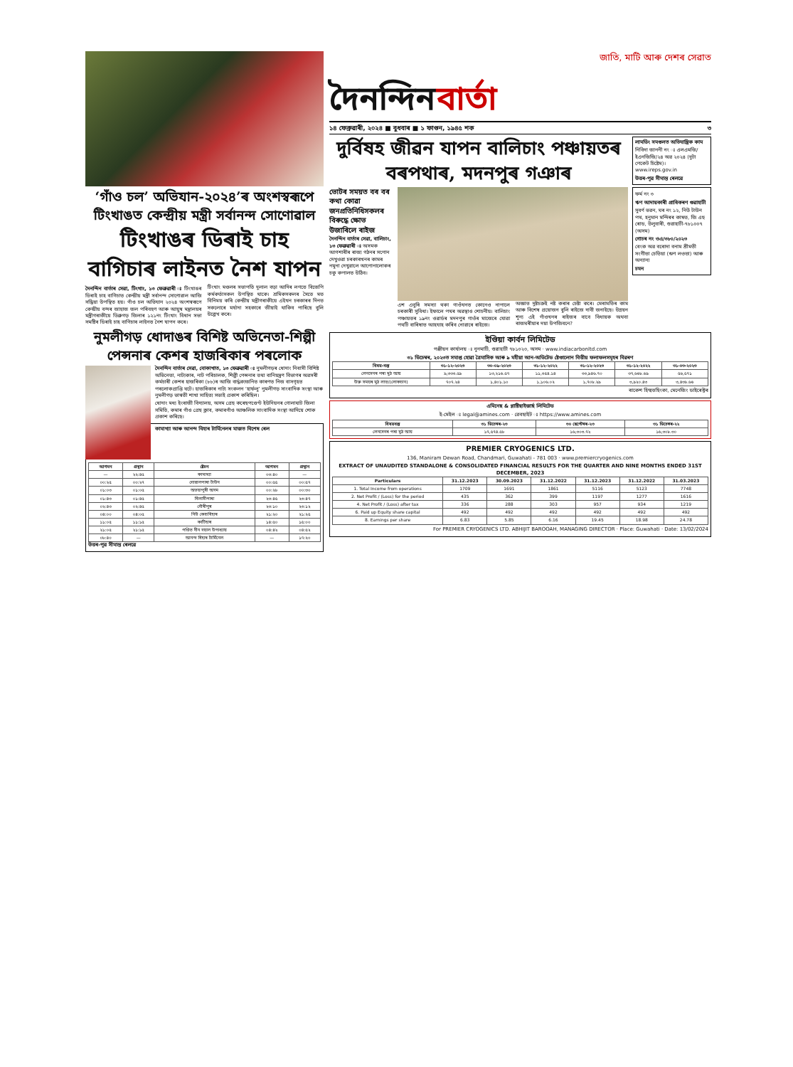‘গাঁও চল’ অভিযান-২০২৪’ৰ অংশস্বৰূপে টিংখাঙত কেন্দ্ৰীয় মন্ত্ৰী সৰ্বানন্দ সোণোৱাল
টিংখাঙৰ ডিৰাই চাহ বাগিচাৰ লাইনত নৈশ যাপন
দৈনন্দিন বাৰ্তাৰ সেৱা, টিংখাং, ১৩ ফেব্ৰুৱাৰী ঃ টিংখাঙৰ ডিৰাই চাহ বাগিচাত কেন্দ্ৰীয় মন্ত্ৰী সৰ্বানন্দ সোণোৱাল আজি সন্ধিয়া উপস্থিত হয়। গাঁও চল অভিযান ২০২৪ অংশস্বৰূপে কেন্দ্ৰীয় বন্দৰ জাহাজ জল পৰিবহণ আৰু আয়ুষ মন্ত্ৰালয়ৰ মন্ত্ৰীগৰাকীয়ে ডিব্ৰুগড় জিলাৰ ১২১নং টিংখাং বিধান সভা সমষ্টিৰ ডিৰাই চাহ বাগিচাৰ লাইনত নৈশ যাপন কৰে।
টিংখাং মণ্ডলৰ সভাপতি দুলাল বড়া আদিৰ লগতে বিজেপি কৰ্মকৰ্তাসকল উপস্থিত থাকে। শ্ৰমিকসকলৰ সৈতে মত বিনিময় কৰি কেন্দ্ৰীয় মন্ত্ৰীগৰাকীয়ে এইখন চৰকাৰৰ দিনত সকলোৰে মৰ্যাদা সহকাৰে জীয়াই থাকিব পাৰিছে বুলি উল্লেখ কৰে।
নুমলীগড় ধোদাঙৰ বিশিষ্ট অভিনেতা-শিল্পী পেন্সনাৰ কেশৰ হাজৰিকাৰ পৰলোক
দৈনন্দিন বাৰ্তাৰ সেৱা, বোকাখাত, ১৩ ফেব্ৰুৱাৰী ঃ নুমলীগড়ৰ ধোদাং নিবাসী বিশিষ্ট অভিনেতা, নাট্যকাৰ, নাট পৰিচালক, শিল্পী পেন্সনাৰ তথা বানিয়ন্ত্ৰণ বিভাগৰ অৱসৰী কৰ্মচাৰী কেশৰ হাজৰিকা (৮৮)ৰ আজি বাৰ্দ্ধক্যজনিত কাৰণত নিজ বাসগৃহত পৰলোকপ্ৰাপ্তি ঘটে। হাজৰিকাৰ নাট্য সংকলন ‘হাৰ্ফলু’ নুমলীগড় সাংবাদিক সংস্থা আৰু নুমলীগড় ভাস্বতী শাখা সাহিত্য সভাই প্ৰকাশ কৰিছিল।
ধোদাং মধ্য ইংৰাজী বিদ্যালয়, অসম প্ৰেছ কৰেছপণ্ডেণ্ট ইউনিয়নৰ গোলাঘাট জিলা সমিতি, কমাৰ গাঁও প্ৰেছ ক্লাব, কমাৰগাঁও আঞ্চলিক সাংবাদিক সংস্থা আদিয়ে শোক প্ৰকাশ কৰিছে।
কামাখ্যা আৰু আনন্দ বিহাৰ টাৰ্মিনেলৰ মাজত বিশেষ ৰেল
| আগমন | প্ৰস্থান | ষ্টেচন | আগমন | প্ৰস্থান |
| --- | --- | --- | --- | --- |
| — | ২২:৪৫ | কামাখ্যা | ০৩:৪০ | — |
| ০০:২৫ | ০০:২৭ | গোৱালপাৰা টাউন | ০০:৫৫ | ০০:৫৭ |
| ০১:০৩ | ০১:০৫ | অভয়াপুৰী অসম | ০০:২৮ | ০০:৩০ |
| ০১:৪৩ | ০১:৪৫ | বিলাসীপাৰা | ২৩:৪৫ | ২৩:৪৭ |
| ০২:৪৩ | ০২:৪৫ | গৌৰীপুৰ | ২৩:১০ | ২৩:১২ |
| ০৪:০০ | ০৪:০৫ | নিউ কোচবিহাৰ | ২১:২০ | ২১:২৫ |
| ১১:০৫ | ১১:১৫ | কাটিহাৰ | ১৪:৫০ | ১৫:০০ |
| ২১:০৫ | ২১:১৫ | পণ্ডিত দীন দয়াল উপাধ্যায় | ০৪:৪২ | ০৪:৫২ |
| ০৮:৪০ | — | আনন্দ বিহাৰ টাৰ্মিনেল | — | ১৭:২০ |
উত্তৰ-পূৱ সীমান্ত ৰেলৱে
জাতি, মাটি আৰু দেশৰ সেৱাত
দৈনন্দিন বাৰ্তা
১৪ ফেব্ৰুৱাৰী, ২০২৪ ■ বুধবাৰ ■ ১ ফাগুন, ১৯৪৫ শক ৩
দুৰ্বিষহ জীৱন যাপন বালিচাং পঞ্চায়তৰ বৰপথাৰ, মদনপুৰ গঞাৰ
ভোটৰ সময়ত বৰ বৰ কথা কোৱা জনপ্ৰতিনিধিসকলৰ বিৰুদ্ধে ক্ষোভ উজাৰিলে ৰাইজ
দৈনন্দিন বাৰ্তাৰ সেৱা, বালিচাং, ১৩ ফেব্ৰুৱাৰী ঃ অসমক আগশাৰীৰ ৰাজ্য গঠনৰ সপোন দেখুওৱা চৰকাৰখনৰ কামৰ নমুনা দেখুৱালে আপোনালোকৰ চকু কপালত উঠিব।
এশ এবুৰি সমস্যা থকা গাওঁখনত কোনেও নাপালে চৰকাৰী সুবিধা। ইফালে পথৰ অৱস্থাও শোচনীয়। বালিচাং পঞ্চায়তৰ ১৯নং ওৱাৰ্ডৰ মদনপুৰ গাওঁৰ মাজেৰে যোৱা পথটি বাৰিষাত আহযাহ কৰিব নোৱাৰে ৰাইজে।
অজ্ঞাত দুষ্টচক্ৰই নষ্ট কৰাৰ চেষ্টা কৰে। মেৰামতিৰ কাম আৰু বিশেষ প্ৰয়োজন বুলি ৰাইজে দাবী জনাইছে। উন্নয়ন শূন্য এই গাঁওখনৰ ৰাইজৰ বাবে বিধায়ক অথবা ৰাজঘৰীয়াৰ দয়া উপজিবনে?
লামডিং সমগুলত অভিযান্ত্ৰিক কাম
নিবিদা জাননী নং ঃ এলএমজি/ইএনজিজি/২৪ অৱ ২০২৪ (দুটা পেকেট চিষ্টেম)। www.ireps.gov.in
উত্তৰ-পূৱ সীমান্ত ৰেলৱে
ফৰ্ম নং ৩
ঋণ আদায়কাৰী প্ৰাধিকৰণ গুৱাহাটী
সুবৰ্ণ ভৱন, ঘৰ নং ১২, নিউ টাউন পথ, হনুমান মন্দিৰৰ কাষত, জি এছ ৰোড, উলুবাৰী, গুৱাহাটী-৭৮১০০৭ (অসম)
গোচৰ নং ওএ/৩৮০/২০২৩
বেংক অৱ বৰোদা বনাম শ্ৰীমতী সংগীতা চেতিয়া (ঋণ লওতা) আৰু অন্যান্য
চমন
ইণ্ডিয়া কাৰ্বন লিমিটেড
পঞ্জীয়ন কাৰ্যালয় ঃ নুনমাটি, গুৱাহাটী ৭৮১০২০, অসম · www.indiacarbonltd.com
৩১ ডিচেম্বৰ, ২০২৩ত সমাপ্ত হোৱা ত্ৰৈমাসিক আৰু ৯ মহীয়া আন-অডিটেড ষ্টেণ্ডালোন বিত্তীয় ফলাফলসমূহৰ বিৱৰণ
| বিষয়-বস্তু | ৩১-১২-২০২৩ | ৩০-০৯-২০২৩ | ৩১-১২-২০২২ | ৩১-১২-২০২৩ | ৩১-১২-২০২২ | ৩১-০৩-২০২৩ |
| --- | --- | --- | --- | --- | --- | --- |
| লেনদেনৰ পৰা মুঠ আয় | ৯,৩৩৩.৫৯ | ১৩,২১৬.৫৭ | ১১,৩৫৪.১৪ | ৩৩,৯৪৬.৭০ | ৩৭,৬৬৮.৬৯ | ৫৬,৫৭১ |
| উক্ত সময়ৰ মুঠ লাভ/(লোকচান) | ৭০৭.২৪ | ১,৪০১.১০ | ১,১০৬.০২ | ১,৭০৮.২৯ | ৩,৯২০.৪৩ | ৩,৪৩৮.৬৬ |
ৰাকেশ হিম্মতছিংকা, মেনেজিং ডাইৰেক্টৰ
এমিনেছ & প্লাষ্টিছাইজাৰ্ছ লিমিটেড
ই-মেইল ঃ legal@amines.com · ৱেবছাইট ঃ https://www.amines.com
| বিষয়বস্তু | ৩১ ডিচেম্বৰ-২৩ | ৩০ ছেপ্টেম্বৰ-২৩ | ৩১ ডিচেম্বৰ-২২ |
| --- | --- | --- | --- |
| লেনদেনৰ পৰা মুঠ আয় | ১৭,৫৭৪.৫৮ | ১৬,৩০৩.৭২ | ১৬,৩০৮.৩০ |
PREMIER CRYOGENICS LTD.
136, Maniram Dewan Road, Chandmari, Guwahati - 781 003 · www.premiercryogenics.com
EXTRACT OF UNAUDITED STANDALONE & CONSOLIDATED FINANCIAL RESULTS FOR THE QUARTER AND NINE MONTHS ENDED 31ST DECEMBER, 2023
| Particulars | 31.12.2023 | 30.09.2023 | 31.12.2022 | 31.12.2023 | 31.12.2022 | 31.03.2023 |
| --- | --- | --- | --- | --- | --- | --- |
| 1. Total Income from operations | 1709 | 1691 | 1861 | 5116 | 5123 | 7748 |
| 2. Net Profit / (Loss) for the period | 435 | 362 | 399 | 1197 | 1277 | 1616 |
| 4. Net Profit / (Loss) after tax | 336 | 288 | 303 | 957 | 934 | 1219 |
| 6. Paid up Equity share capital | 492 | 492 | 492 | 492 | 492 | 492 |
| 8. Earnings per share | 6.83 | 5.85 | 6.16 | 19.45 | 18.98 | 24.78 |
For PREMIER CRYOGENICS LTD. ABHIJIT BAROOAH, MANAGING DIRECTOR · Place: Guwahati · Date: 13/02/2024